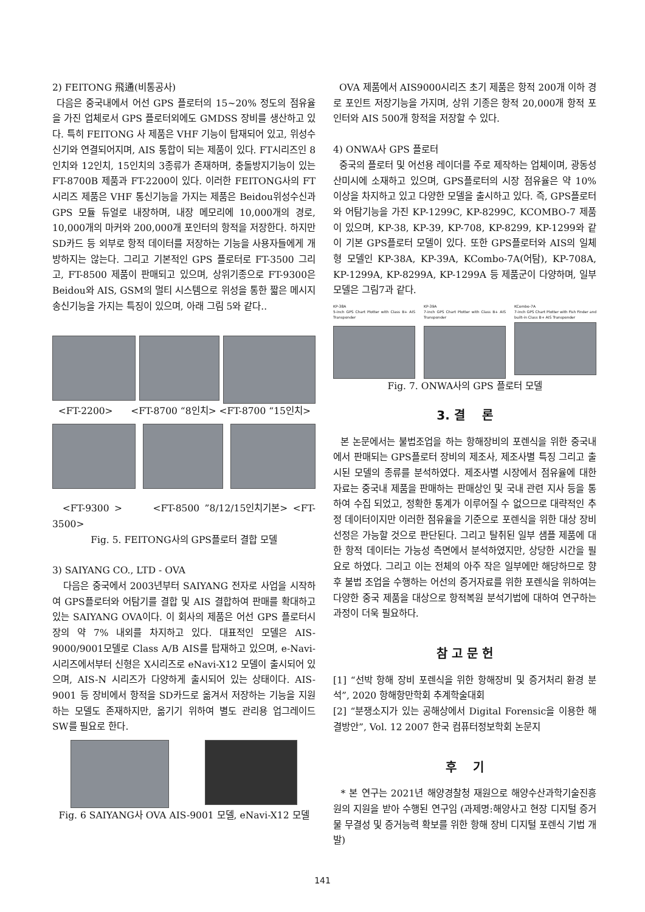2) FEITONG 飛通(비통공사)
다음은 중국내에서 어선 GPS 플로터의 15~20% 정도의 점유율을 가진 업체로서 GPS 플로터외에도 GMDSS 장비를 생산하고 있다. 특히 FEITONG 사 제품은 VHF 기능이 탑재되어 있고, 위성수신기와 연결되어지며, AIS 통합이 되는 제품이 있다. FT시리즈인 8인치와 12인치, 15인치의 3종류가 존재하며, 충돌방지기능이 있는 FT-8700B 제품과 FT-2200이 있다. 이러한 FEITONG사의 FT시리즈 제품은 VHF 통신기능을 가지는 제품은 Beidou위성수신과 GPS 모듈 듀얼로 내장하며, 내장 메모리에 10,000개의 경로, 10,000개의 마커와 200,000개 포인터의 항적을 저장한다. 하지만 SD카드 등 외부로 항적 데이터를 저장하는 기능을 사용자들에게 개방하지는 않는다. 그리고 기본적인 GPS 플로터로 FT-3500 그리고, FT-8500 제품이 판매되고 있으며, 상위기종으로 FT-9300은 Beidou와 AIS, GSM의 멀티 시스템으로 위성을 통한 짧은 메시지 송신기능을 가지는 특징이 있으며, 아래 그림 5와 같다..
<FT-2200> <FT-8700 “8인치> <FT-8700 “15인치>
<FT-9300 > <FT-8500 ”8/12/15인치기본> <FT-3500>
Fig. 5. FEITONG사의 GPS플로터 결합 모델
3) SAIYANG CO., LTD - OVA
다음은 중국에서 2003년부터 SAIYANG 전자로 사업을 시작하여 GPS플로터와 어탐기를 결합 및 AIS 결합하여 판매를 확대하고 있는 SAIYANG OVA이다. 이 회사의 제품은 어선 GPS 플로터시장의 약 7% 내외를 차지하고 있다. 대표적인 모델은 AIS-9000/9001모델로 Class A/B AIS를 탑재하고 있으며, e-Navi-시리즈에서부터 신형은 X시리즈로 eNavi-X12 모델이 출시되어 있으며, AIS-N 시리즈가 다양하게 출시되어 있는 상태이다. AIS-9001 등 장비에서 항적을 SD카드로 옮겨서 저장하는 기능을 지원하는 모델도 존재하지만, 옮기기 위하여 별도 관리용 업그레이드 SW를 필요로 한다.
Fig. 6 SAIYANG사 OVA AIS-9001 모델, eNavi-X12 모델
OVA 제품에서 AIS9000시리즈 초기 제품은 항적 200개 이하 경로 포인트 저장기능을 가지며, 상위 기종은 항적 20,000개 항적 포인터와 AIS 500개 항적을 저장할 수 있다.
4) ONWA사 GPS 플로터
중국의 플로터 및 어선용 레이더를 주로 제작하는 업체이며, 광동성 산미시에 소재하고 있으며, GPS플로터의 시장 점유율은 약 10% 이상을 차지하고 있고 다양한 모델을 출시하고 있다. 즉, GPS플로터와 어탐기능을 가진 KP-1299C, KP-8299C, KCOMBO-7 제품이 있으며, KP-38, KP-39, KP-708, KP-8299, KP-1299와 같이 기본 GPS플로터 모델이 있다. 또한 GPS플로터와 AIS의 일체형 모델인 KP-38A, KP-39A, KCombo-7A(어탐), KP-708A, KP-1299A, KP-8299A, KP-1299A 등 제품군이 다양하며, 일부 모델은 그림7과 같다.
KP-38A
5-inch GPS Chart Plotter with Class B+ AIS Transponder
KP-39A
7-inch GPS Chart Plotter with Class B+ AIS Transponder
KCombo-7A
7-inch GPS Chart Plotter with Fish Finder and built-in Class B+ AIS Transponder
Fig. 7. ONWA사의 GPS 플로터 모델
3. 결 론
본 논문에서는 불법조업을 하는 항해장비의 포렌식을 위한 중국내에서 판매되는 GPS플로터 장비의 제조사, 제조사별 특징 그리고 출시된 모델의 종류를 분석하였다. 제조사별 시장에서 점유율에 대한 자료는 중국내 제품을 판매하는 판매상인 및 국내 관련 지사 등을 통하여 수집 되었고, 정확한 통계가 이루어질 수 없으므로 대략적인 추정 데이터이지만 이러한 점유율을 기준으로 포렌식을 위한 대상 장비 선정은 가능할 것으로 판단된다. 그리고 탈취된 일부 샘플 제품에 대한 항적 데이터는 가능성 측면에서 분석하였지만, 상당한 시간을 필요로 하였다. 그리고 이는 전체의 아주 작은 일부에만 해당하므로 향후 불법 조업을 수행하는 어선의 증거자료를 위한 포렌식을 위하여는 다양한 중국 제품을 대상으로 항적복원 분석기법에 대하여 연구하는 과정이 더욱 필요하다.
참 고 문 헌
[1] “선박 항해 장비 포렌식을 위한 항해장비 및 증거처리 환경 분석”, 2020 항해항만학회 추계학술대회
[2] “분쟁소지가 있는 공해상에서 Digital Forensic을 이용한 해결방안”, Vol. 12 2007 한국 컴퓨터정보학회 논문지
후 기
* 본 연구는 2021년 해양경찰청 재원으로 해양수산과학기술진흥원의 지원을 받아 수행된 연구임 (과제명:해양사고 현장 디지털 증거물 무결성 및 증거능력 확보를 위한 항해 장비 디지털 포렌식 기법 개발)
141